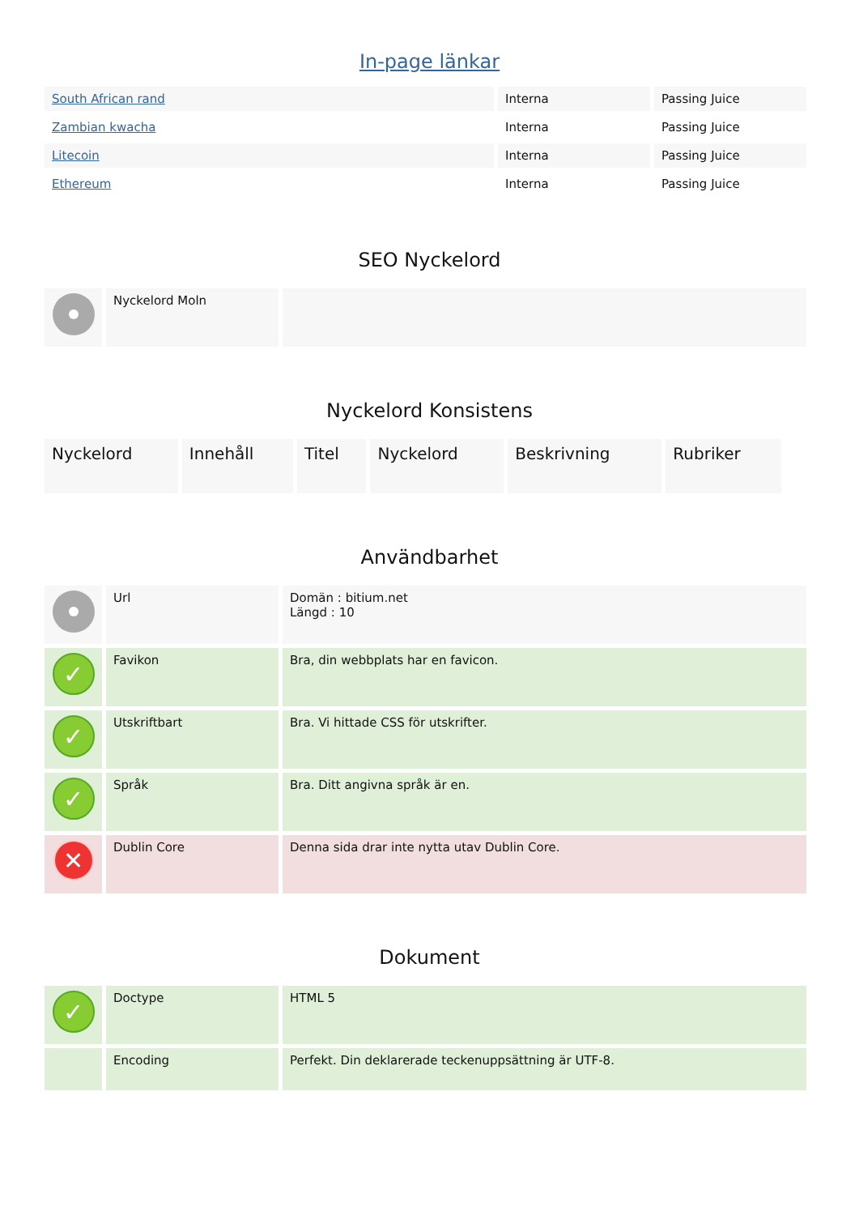In-page länkar
| South African rand | Interna | Passing Juice |
| Zambian kwacha | Interna | Passing Juice |
| Litecoin | Interna | Passing Juice |
| Ethereum | Interna | Passing Juice |
SEO Nyckelord
| | Nyckelord Moln | |
Nyckelord Konsistens
| Nyckelord | Innehåll | Titel | Nyckelord | Beskrivning | Rubriker |
Användbarhet
| | Url | Domän : bitium.net Längd : 10 |
| ✓ | Favikon | Bra, din webbplats har en favicon. |
| ✓ | Utskriftbart | Bra. Vi hittade CSS för utskrifter. |
| ✓ | Språk | Bra. Ditt angivna språk är en. |
| ✕ | Dublin Core | Denna sida drar inte nytta utav Dublin Core. |
Dokument
| ✓ | Doctype | HTML 5 |
| | Encoding | Perfekt. Din deklarerade teckenuppsättning är UTF-8. |